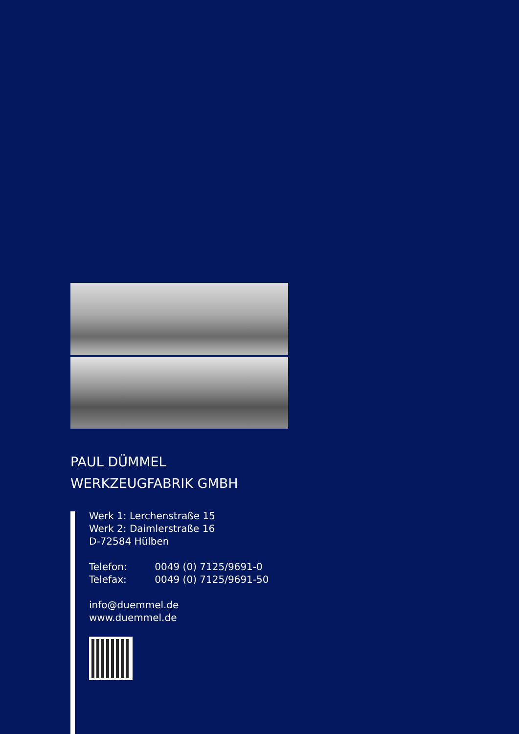PAUL DÜMMEL
WERKZEUGFABRIK GMBH
Werk 1: Lerchenstraße 15
Werk 2: Daimlerstraße 16
D-72584 Hülben
Telefon: 0049 (0) 7125/9691-0
Telefax: 0049 (0) 7125/9691-50
info@duemmel.de
www.duemmel.de